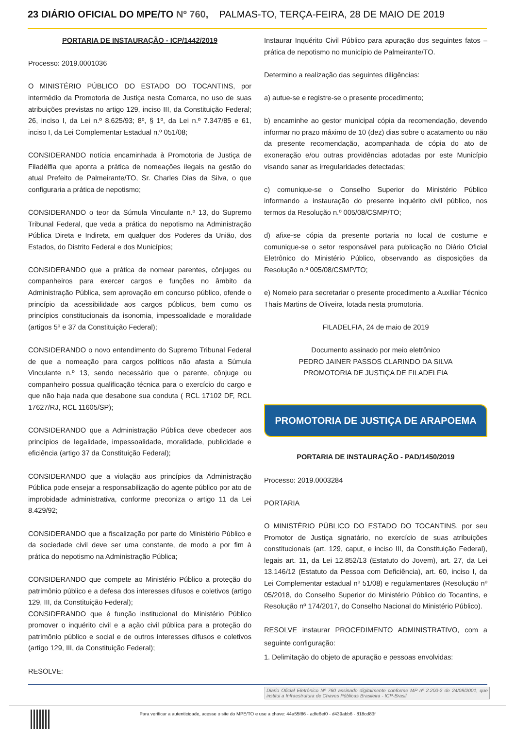23 DIÁRIO OFICIAL DO MPE/TO Nº 760, PALMAS-TO, TERÇA-FEIRA, 28 DE MAIO DE 2019
PORTARIA DE INSTAURAÇÃO - ICP/1442/2019
Processo: 2019.0001036
O MINISTÉRIO PÚBLICO DO ESTADO DO TOCANTINS, por intermédio da Promotoria de Justiça nesta Comarca, no uso de suas atribuições previstas no artigo 129, inciso III, da Constituição Federal; 26, inciso I, da Lei n.º 8.625/93; 8º, § 1º, da Lei n.º 7.347/85 e 61, inciso I, da Lei Complementar Estadual n.º 051/08;
CONSIDERANDO notícia encaminhada à Promotoria de Justiça de Filadélfia que aponta a prática de nomeações ilegais na gestão do atual Prefeito de Palmeirante/TO, Sr. Charles Dias da Silva, o que configuraria a prática de nepotismo;
CONSIDERANDO o teor da Súmula Vinculante n.º 13, do Supremo Tribunal Federal, que veda a prática do nepotismo na Administração Pública Direta e Indireta, em qualquer dos Poderes da União, dos Estados, do Distrito Federal e dos Municípios;
CONSIDERANDO que a prática de nomear parentes, cônjuges ou companheiros para exercer cargos e funções no âmbito da Administração Pública, sem aprovação em concurso público, ofende o princípio da acessibilidade aos cargos públicos, bem como os princípios constitucionais da isonomia, impessoalidade e moralidade (artigos 5º e 37 da Constituição Federal);
CONSIDERANDO o novo entendimento do Supremo Tribunal Federal de que a nomeação para cargos políticos não afasta a Súmula Vinculante n.º 13, sendo necessário que o parente, cônjuge ou companheiro possua qualificação técnica para o exercício do cargo e que não haja nada que desabone sua conduta ( RCL 17102 DF, RCL 17627/RJ, RCL 11605/SP);
CONSIDERANDO que a Administração Pública deve obedecer aos princípios de legalidade, impessoalidade, moralidade, publicidade e eficiência (artigo 37 da Constituição Federal);
CONSIDERANDO que a violação aos princípios da Administração Pública pode ensejar a responsabilização do agente público por ato de improbidade administrativa, conforme preconiza o artigo 11 da Lei 8.429/92;
CONSIDERANDO que a fiscalização por parte do Ministério Público e da sociedade civil deve ser uma constante, de modo a por fim à prática do nepotismo na Administração Pública;
CONSIDERANDO que compete ao Ministério Público a proteção do patrimônio público e a defesa dos interesses difusos e coletivos (artigo 129, III, da Constituição Federal);
CONSIDERANDO que é função institucional do Ministério Público promover o inquérito civil e a ação civil pública para a proteção do patrimônio público e social e de outros interesses difusos e coletivos (artigo 129, III, da Constituição Federal);
RESOLVE:
Instaurar Inquérito Civil Público para apuração dos seguintes fatos – prática de nepotismo no município de Palmeirante/TO.
Determino a realização das seguintes diligências:
a) autue-se e registre-se o presente procedimento;
b) encaminhe ao gestor municipal cópia da recomendação, devendo informar no prazo máximo de 10 (dez) dias sobre o acatamento ou não da presente recomendação, acompanhada de cópia do ato de exoneração e/ou outras providências adotadas por este Município visando sanar as irregularidades detectadas;
c) comunique-se o Conselho Superior do Ministério Público informando a instauração do presente inquérito civil público, nos termos da Resolução n.º 005/08/CSMP/TO;
d) afixe-se cópia da presente portaria no local de costume e comunique-se o setor responsável para publicação no Diário Oficial Eletrônico do Ministério Público, observando as disposições da Resolução n.º 005/08/CSMP/TO;
e) Nomeio para secretariar o presente procedimento a Auxiliar Técnico Thaís Martins de Oliveira, lotada nesta promotoria.
FILADELFIA, 24 de maio de 2019
Documento assinado por meio eletrônico
PEDRO JAINER PASSOS CLARINDO DA SILVA
PROMOTORIA DE JUSTIÇA DE FILADELFIA
PROMOTORIA DE JUSTIÇA DE ARAPOEMA
PORTARIA DE INSTAURAÇÃO - PAD/1450/2019
Processo: 2019.0003284
PORTARIA
O MINISTÉRIO PÚBLICO DO ESTADO DO TOCANTINS, por seu Promotor de Justiça signatário, no exercício de suas atribuições constitucionais (art. 129, caput, e inciso III, da Constituição Federal), legais art. 11, da Lei 12.852/13 (Estatuto do Jovem), art. 27, da Lei 13.146/12 (Estatuto da Pessoa com Deficiência), art. 60, inciso I, da Lei Complementar estadual nº 51/08) e regulamentares (Resolução nº 05/2018, do Conselho Superior do Ministério Público do Tocantins, e Resolução nº 174/2017, do Conselho Nacional do Ministério Público).
RESOLVE instaurar PROCEDIMENTO ADMINISTRATIVO, com a seguinte configuração:
1. Delimitação do objeto de apuração e pessoas envolvidas:
Diario Oficial Eletrônico Nº 760 assinado digitalmente conforme MP nº 2.200-2 de 24/08/2001, que institui a Infraestrutura de Chaves Públicas Brasileira - ICP-Brasil
Para verificar a autenticidade, acesse o site do MPE/TO e use a chave: 44a55f86 - adfe6ef0 - d439abb6 - 818cd83f